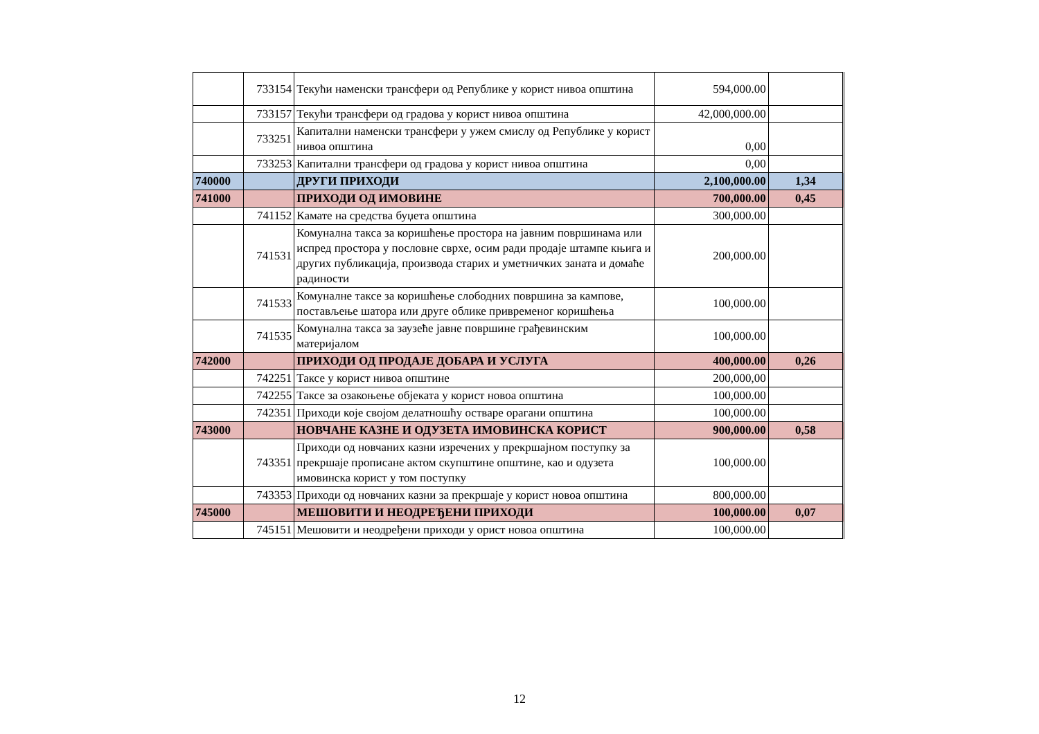| | 733154 | Текући наменски трансфери од Републике у корист нивоа општина | 594,000.00 | |
| | 733157 | Текући трансфери од градова у корист нивоа општина | 42,000,000.00 | |
| | 733251 | Капитални наменски трансфери у ужем смислу од Републике у корист нивоа општина | 0,00 | |
| | 733253 | Капитални трансфери од градова у корист нивоа општина | 0,00 | |
| 740000 | | ДРУГИ ПРИХОДИ | 2,100,000.00 | 1,34 |
| 741000 | | ПРИХОДИ ОД ИМОВИНЕ | 700,000.00 | 0,45 |
| | 741152 | Камате на средства буџета општина | 300,000.00 | |
| | 741531 | Комунална такса за коришћење простора на јавним површинама или испред простора у пословне сврхе, осим ради продаје штампе књига и других публикација, производа старих и уметничких заната и домаће радиности | 200,000.00 | |
| | 741533 | Комуналне таксе за коришћење слободних површина за кампове, постављење шатора или друге облике привременог коришћења | 100,000.00 | |
| | 741535 | Комунална такса за заузеће јавне површине грађевинским материјалом | 100,000.00 | |
| 742000 | | ПРИХОДИ ОД ПРОДАЈЕ ДОБАРА И УСЛУГА | 400,000.00 | 0,26 |
| | 742251 | Таксе у корист нивоа општине | 200,000,00 | |
| | 742255 | Таксе за озакоњење објеката у корист новоа општина | 100,000.00 | |
| | 742351 | Приходи које својом делатношћу остваре орагани општина | 100,000.00 | |
| 743000 | | НОВЧАНЕ КАЗНЕ И ОДУЗЕТА ИМОВИНСКА КОРИСТ | 900,000.00 | 0,58 |
| | 743351 | Приходи од новчаних казни изречених у прекршајном поступку за прекршаје прописане актом скупштине општине, као и одузета имовинска корист у том поступку | 100,000.00 | |
| | 743353 | Приходи од новчаних казни за прекршаје у корист новоа општина | 800,000.00 | |
| 745000 | | МЕШОВИТИ И НЕОДРЕЂЕНИ ПРИХОДИ | 100,000.00 | 0,07 |
| | 745151 | Мешовити и неодређени приходи у орист новоа општина | 100,000.00 | |
12